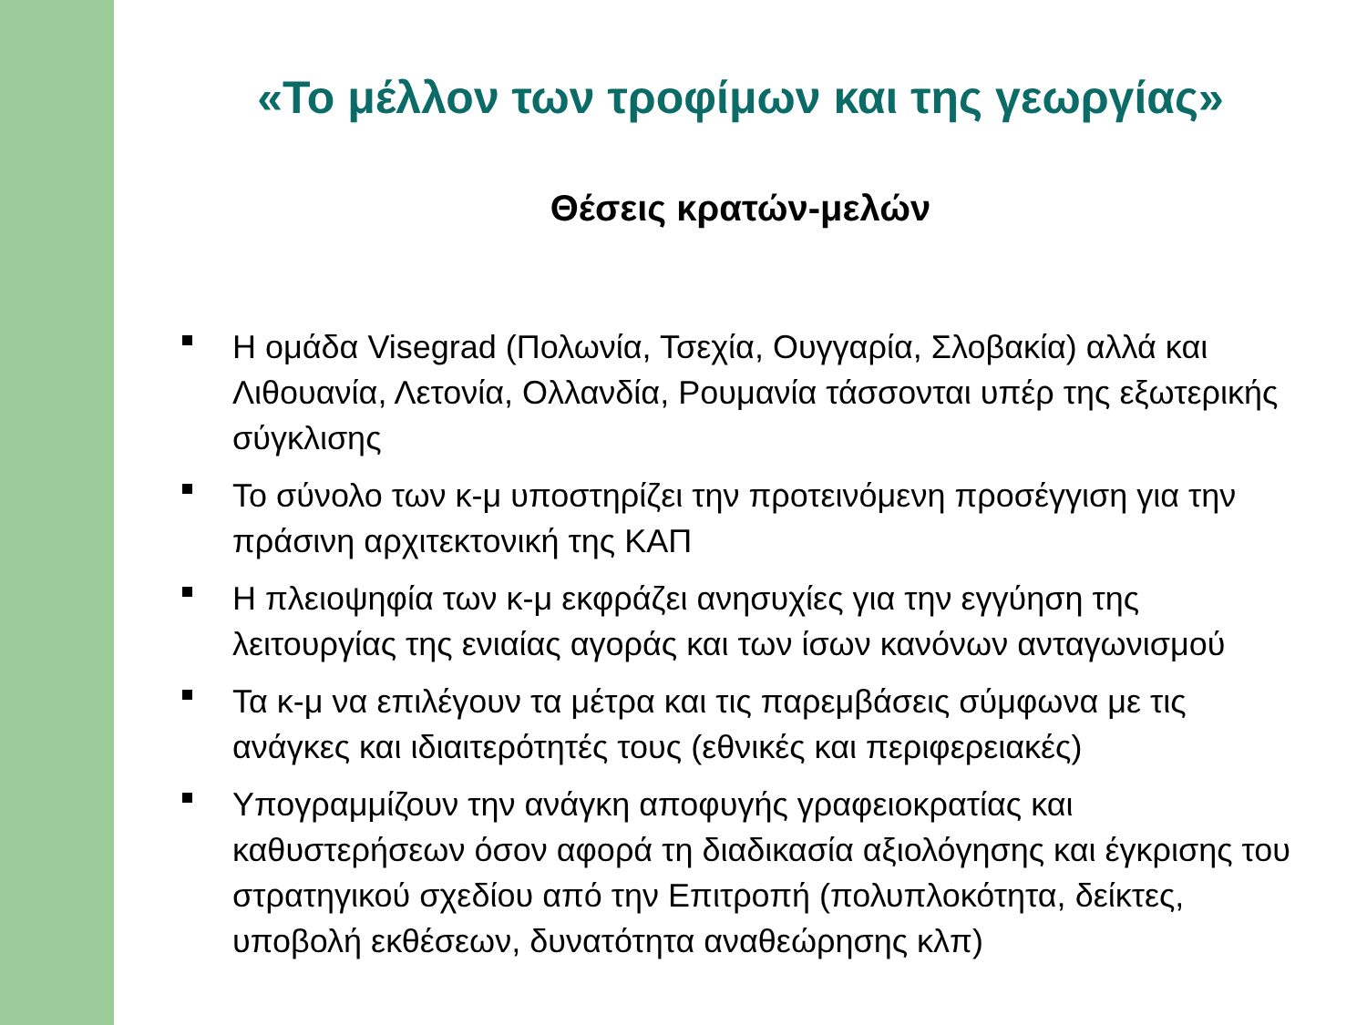«Το μέλλον των τροφίμων και της γεωργίας»
Θέσεις κρατών-μελών
Η ομάδα Visegrad (Πολωνία, Τσεχία, Ουγγαρία, Σλοβακία) αλλά και Λιθουανία, Λετονία, Ολλανδία, Ρουμανία τάσσονται υπέρ της εξωτερικής σύγκλισης
Το σύνολο των κ-μ υποστηρίζει την προτεινόμενη προσέγγιση για την πράσινη αρχιτεκτονική της ΚΑΠ
Η πλειοψηφία των κ-μ εκφράζει ανησυχίες για την εγγύηση της λειτουργίας της ενιαίας αγοράς και των ίσων κανόνων ανταγωνισμού
Τα κ-μ να επιλέγουν τα μέτρα και τις παρεμβάσεις σύμφωνα με τις ανάγκες και ιδιαιτερότητές τους (εθνικές και περιφερειακές)
Υπογραμμίζουν την ανάγκη αποφυγής γραφειοκρατίας και καθυστερήσεων όσον αφορά τη διαδικασία αξιολόγησης και έγκρισης του στρατηγικού σχεδίου από την Επιτροπή (πολυπλοκότητα, δείκτες, υποβολή εκθέσεων, δυνατότητα αναθεώρησης κλπ)